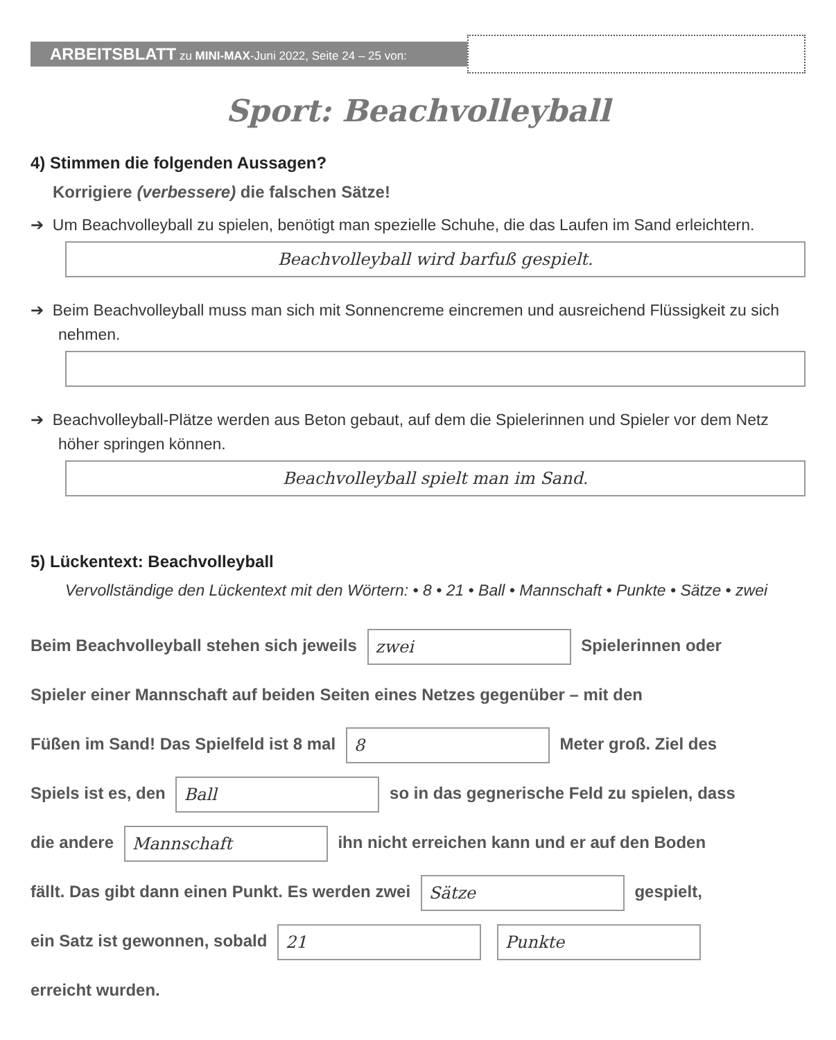ARBEITSBLATT zu MINI-MAX-Juni 2022, Seite 24 – 25 von:
Sport: Beachvolleyball
4) Stimmen die folgenden Aussagen?
Korrigiere (verbessere) die falschen Sätze!
➔ Um Beachvolleyball zu spielen, benötigt man spezielle Schuhe, die das Laufen im Sand erleichtern.
Beachvolleyball wird barfuß gespielt.
➔ Beim Beachvolleyball muss man sich mit Sonnencreme eincremen und ausreichend Flüssigkeit zu sich nehmen.
➔ Beachvolleyball-Plätze werden aus Beton gebaut, auf dem die Spielerinnen und Spieler vor dem Netz höher springen können.
Beachvolleyball spielt man im Sand.
5) Lückentext: Beachvolleyball
Vervollständige den Lückentext mit den Wörtern: • 8 • 21 • Ball • Mannschaft • Punkte • Sätze • zwei
Beim Beachvolleyball stehen sich jeweils zwei Spielerinnen oder
Spieler einer Mannschaft auf beiden Seiten eines Netzes gegenüber – mit den
Füßen im Sand! Das Spielfeld ist 8 mal 8 Meter groß. Ziel des
Spiels ist es, den Ball so in das gegnerische Feld zu spielen, dass
die andere Mannschaft ihn nicht erreichen kann und er auf den Boden
fällt. Das gibt dann einen Punkt. Es werden zwei Sätze gespielt,
ein Satz ist gewonnen, sobald 21 Punkte
erreicht wurden.